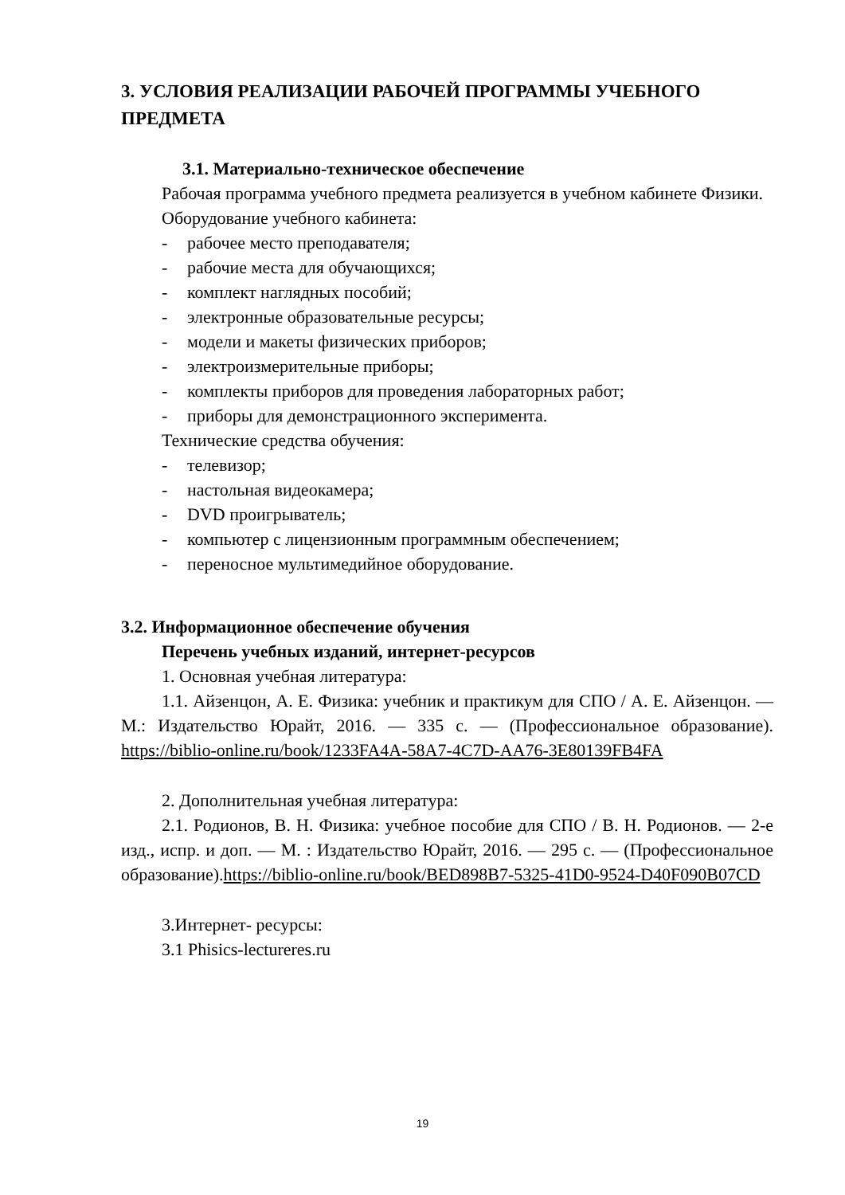3. УСЛОВИЯ РЕАЛИЗАЦИИ РАБОЧЕЙ ПРОГРАММЫ УЧЕБНОГО ПРЕДМЕТА
3.1. Материально-техническое обеспечение
Рабочая программа учебного предмета реализуется в учебном кабинете Физики.
Оборудование учебного кабинета:
- рабочее место преподавателя;
- рабочие места для обучающихся;
- комплект наглядных пособий;
- электронные образовательные ресурсы;
- модели и макеты физических приборов;
- электроизмерительные приборы;
- комплекты приборов для проведения лабораторных работ;
- приборы для демонстрационного эксперимента.
Технические средства обучения:
- телевизор;
- настольная видеокамера;
- DVD проигрыватель;
- компьютер с лицензионным программным обеспечением;
- переносное мультимедийное оборудование.
3.2. Информационное обеспечение обучения
Перечень учебных изданий, интернет-ресурсов
1. Основная учебная литература:
1.1. Айзенцон, А. Е. Физика: учебник и практикум для СПО / А. Е. Айзенцон. — М.: Издательство Юрайт, 2016. — 335 с. — (Профессиональное образование). https://biblio-online.ru/book/1233FA4A-58A7-4C7D-AA76-3E80139FB4FA
2. Дополнительная учебная литература:
2.1. Родионов, В. Н. Физика: учебное пособие для СПО / В. Н. Родионов. — 2-е изд., испр. и доп. — М. : Издательство Юрайт, 2016. — 295 с. — (Профессиональное образование).https://biblio-online.ru/book/BED898B7-5325-41D0-9524-D40F090B07CD
3.Интернет- ресурсы:
3.1 Phisics-lecture­res.ru
19